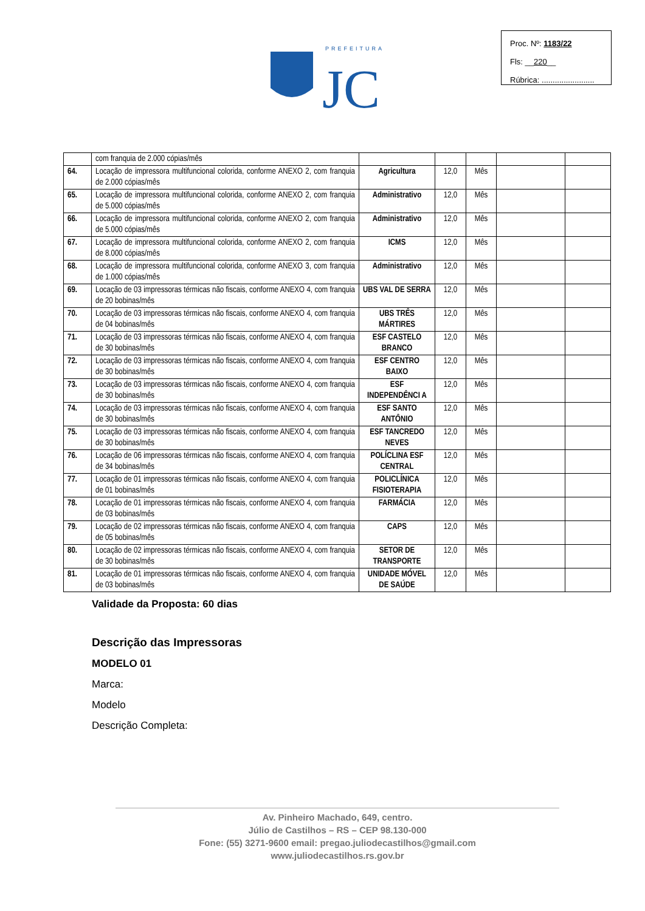PREFEITURA
JC
Proc. Nº: 1183/22
Fls: __220__
Rúbrica: ........................
| | com franquia de 2.000 cópias/mês | | | | | |
| 64. | Locação de impressora multifuncional colorida, conforme ANEXO 2, com franquia de 2.000 cópias/mês | Agricultura | 12,0 | Mês | | |
| 65. | Locação de impressora multifuncional colorida, conforme ANEXO 2, com franquia de 5.000 cópias/mês | Administrativo | 12,0 | Mês | | |
| 66. | Locação de impressora multifuncional colorida, conforme ANEXO 2, com franquia de 5.000 cópias/mês | Administrativo | 12,0 | Mês | | |
| 67. | Locação de impressora multifuncional colorida, conforme ANEXO 2, com franquia de 8.000 cópias/mês | ICMS | 12,0 | Mês | | |
| 68. | Locação de impressora multifuncional colorida, conforme ANEXO 3, com franquia de 1.000 cópias/mês | Administrativo | 12,0 | Mês | | |
| 69. | Locação de 03 impressoras térmicas não fiscais, conforme ANEXO 4, com franquia de 20 bobinas/mês | UBS VAL DE SERRA | 12,0 | Mês | | |
| 70. | Locação de 03 impressoras térmicas não fiscais, conforme ANEXO 4, com franquia de 04 bobinas/mês | UBS TRÊS MÁRTIRES | 12,0 | Mês | | |
| 71. | Locação de 03 impressoras térmicas não fiscais, conforme ANEXO 4, com franquia de 30 bobinas/mês | ESF CASTELO BRANCO | 12,0 | Mês | | |
| 72. | Locação de 03 impressoras térmicas não fiscais, conforme ANEXO 4, com franquia de 30 bobinas/mês | ESF CENTRO BAIXO | 12,0 | Mês | | |
| 73. | Locação de 03 impressoras térmicas não fiscais, conforme ANEXO 4, com franquia de 30 bobinas/mês | ESF INDEPENDÊNCI A | 12,0 | Mês | | |
| 74. | Locação de 03 impressoras térmicas não fiscais, conforme ANEXO 4, com franquia de 30 bobinas/mês | ESF SANTO ANTÔNIO | 12,0 | Mês | | |
| 75. | Locação de 03 impressoras térmicas não fiscais, conforme ANEXO 4, com franquia de 30 bobinas/mês | ESF TANCREDO NEVES | 12,0 | Mês | | |
| 76. | Locação de 06 impressoras térmicas não fiscais, conforme ANEXO 4, com franquia de 34 bobinas/mês | POLÍCLINA ESF CENTRAL | 12,0 | Mês | | |
| 77. | Locação de 01 impressoras térmicas não fiscais, conforme ANEXO 4, com franquia de 01 bobinas/mês | POLICLÍNICA FISIOTERAPIA | 12,0 | Mês | | |
| 78. | Locação de 01 impressoras térmicas não fiscais, conforme ANEXO 4, com franquia de 03 bobinas/mês | FARMÁCIA | 12,0 | Mês | | |
| 79. | Locação de 02 impressoras térmicas não fiscais, conforme ANEXO 4, com franquia de 05 bobinas/mês | CAPS | 12,0 | Mês | | |
| 80. | Locação de 02 impressoras térmicas não fiscais, conforme ANEXO 4, com franquia de 30 bobinas/mês | SETOR DE TRANSPORTE | 12,0 | Mês | | |
| 81. | Locação de 01 impressoras térmicas não fiscais, conforme ANEXO 4, com franquia de 03 bobinas/mês | UNIDADE MÓVEL DE SAÚDE | 12,0 | Mês | | |
Validade da Proposta: 60 dias
Descrição das Impressoras
MODELO 01
Marca:
Modelo
Descrição Completa:
Av. Pinheiro Machado, 649, centro.
Júlio de Castilhos – RS – CEP 98.130-000
Fone: (55) 3271-9600 email: pregao.juliodecastilhos@gmail.com
www.juliodecastilhos.rs.gov.br